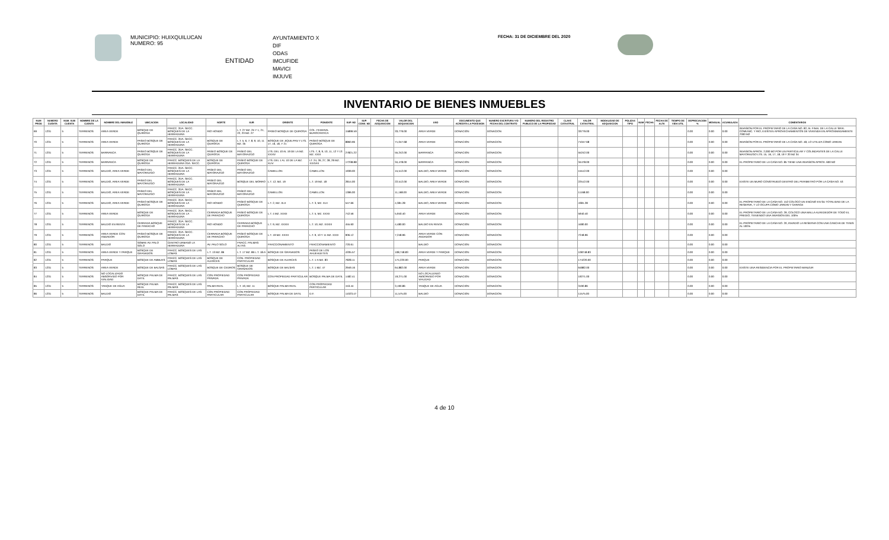MUNICIPIO: HUIXQUILUCAN
NUMERO: 95
ENTIDAD
AYUNTAMIENTO X
DIF
ODAS
IMCUFIDE
MAVICI
IMJUVE
FECHA: 31 DE DICIEMBRE DEL 2020
INVENTARIO DE BIENES INMUEBLES
| NUM PROG | NUMERO CUENTA | NUM. SUB CUENTA | NOMBRE DE LA CUENTA | NOMBRE DEL INMUEBLE | UBICACION | LOCALIDAD | NORTE | SUR | ORIENTE | PONIENTE | SUP. M2 | SUP. CONS. M2 | FECHA DE ADQUISICION | VALOR DEL ADQUISICION | USO | DOCUMENTO QUE ACREDITA LA POSESION | NUMERO ESCRITURA Y/O FECHA DEL CONTRATO | NUMERO DEL REGISTRO PUBLICO DE LA PROPIEDAD | CLAVE CATASTRAL | VALOR CATASTRAL | MODALIDAD DE ADQUISICION | POLIZAS TIPO | NUM | FECHA | FECHA DE ALTA | TIEMPO DE VIDA UTIL | DEPRECIACION % | MENSUAL | ACUMULADA | COMENTARIOS |
| --- | --- | --- | --- | --- | --- | --- | --- | --- | --- | --- | --- | --- | --- | --- | --- | --- | --- | --- | --- | --- | --- | --- | --- | --- | --- | --- | --- | --- | --- | --- |
| 69 | 1231 | 5 | TERRENOS | AREA VERDE | BOSQUE DE QUIROGA | FRACC. 2DA. SECC. BOSQUES DE LA HERRADURA | RIO HONDO | L.T. 27 MZ. 25 Y 1, 21, 22, 23 MZ. 27 | PASEO BOSQUE DE QUIROGA | COL. FEDERAL BUROCRATICA | 15899.59 | | | 33,779.00 | AREA VERDE | DONACION | DONACION | | | 33779.00 | | | | | | | 0.00 | 0.00 | 0.00 | INVASION POR EL PROPIETARIO DE LA CASA NO. 82, AL FINAL DE LA CALLE SRIA. COMUNIC. Y RIO, EXISTEN APROVECHAMIENTOS DE VIVIENDA EN APROXIMADAMENTE 7000 M2 |
| 70 | 1231 | 5 | TERRENOS | AREA VERDE | PASEO BOSQUE DE QUIROGA | FRACC. 2DA. SECC. BOSQUES DE LA HERRADURA | BOSQUE DE QUIROGA | L.T. 5, 6, 7, 8, 9, 10, 11 MZ. 35 | BOSQUE DE JIQUILPAN Y LTS. 17, 16, 18, Y 21 | PASEO BOSQUE DE QUIROGA | 8860.96 | | | 71,047.68 | AREA VERDE | DONACION | DONACION | | | 71047.68 | | | | | | | 0.00 | 0.00 | 0.00 | INVASION POR EL PROPIETARIO DE LA CASA NO. 48, LO UTILIZA COMO JARDIN |
| 71 | 1231 | 5 | TERRENOS | BARRANCA | PASEO BOSQUE DE QUIROGA | FRACC. 2DA. SECC. BOSQUES DE LA HERRADURA | PASEO BOSQUE DE QUIROGA | PASEO DEL MAYORAZGO | LTS. DEL 10 AL 19 DE LA MZ. XXXIV | LTS. 7, 8, 9, 10, 11, 12 Y 13 MZ. XXIX | 27821.22 | | | 55,242.00 | BARRANCA | DONACION | DONACION | | | 55242.00 | | | | | | | 0.00 | 0.00 | 0.00 | INVASION APROX. 2,000 M2 POR UN PARTICULAR Y COLINDANTES DE LA CALLE MAYORAZGO LTS. 15, 16, 17, 18, 19 Y 20 MZ 34 |
| 72 | 1231 | 5 | TERRENOS | BARRANCA | BOSQUE DE QUIROGA | FRACC. BOSQUES DE LA HERRADURA 2DA. SECC. | BOSQUE DE QUIROGA | PASEO BOSQUE DE QUIROGA | LTS. DEL 1 AL 10 DE LA MZ. XLIV | LT. 24, 26, 27, 28, 29 MZ. XXXVIII | 17238.88 | | | 34,478.00 | BARRANCA | DONACION | DONACION | | | 34478.00 | | | | | | | 0.00 | 0.00 | 0.00 | EL PROPIETARIO DE LA CASA NO. 85 TIENE UNA INVASION APROX. 600 M2 |
| 73 | 1231 | 5 | TERRENOS | BALDIO, AREA VERDE | PASEO DEL MAYORAZGO | FRACC. 2DA. SECC. BOSQUES DE LA HERRADURA | PASEO DEL MAYORAZGO | PASEO DEL MAYORAZGO | CAMELLON | CAMELLON | 1939.00 | | | 15,512.00 | BALDIO, AREA VERDE | DONACION | DONACION | | | 15512.00 | | | | | | | 0.00 | 0.00 | 0.00 | |
| 74 | 1231 | 5 | TERRENOS | BALDIO, AREA VERDE | PASEO DEL MAYORAZGO | FRACC. 2DA. SECC. BOSQUES DE LA HERRADURA | PASEO DEL MAYORAZGO | BOSQUE DEL MORRO | L.T. 12, MZ. 19 | L.T. 19 MZ. 18 | 2814.00 | | | 22,512.00 | BALDIO, AREA VERDE | DONACION | DONACION | | | 22512.00 | | | | | | | 0.00 | 0.00 | 0.00 | EXISTE UN MURO CONSTRUIDO DENTRO DEL PERIMETRO POR LA CASA NO. 53 |
| 75 | 1231 | 5 | TERRENOS | BALDIO, AREA VERDE | PASEO DEL MAYORAZGO | FRACC. 2DA. SECC. BOSQUES DE LA HERRADURA | PASEO DEL MAYORAZGO | PASEO DEL MAYORAZGO | CAMELLON | CAMELLON | 1396.00 | | | 11,168.00 | BALDIO, AREA VERDE | DONACION | DONACION | | | 11168.00 | | | | | | | 0.00 | 0.00 | 0.00 | |
| 76 | 1231 | 5 | TERRENOS | BALDIO, AREA VERDE | PASEO BOSQUE DE QUIROGA | FRACC. 2DA. SECC. BOSQUES DE LA HERRADURA | RIO HONDO | PASEO BOSQUE DE QUIROGA | L.T. 2, MZ. XLII | L.T. 3, MZ. XLII | 547.66 | | | 4,381.28 | BALDIO, AREA VERDE | DONACION | DONACION | | | 4381.28 | | | | | | | 0.00 | 0.00 | 0.00 | EL PROPIETARIO DE LA CASA NO. 152 COLOCO UN ENCINO EN SU TOTALIDAD DE LA RESERVA, Y LO OCUPA COMO JARDIN Y GARAGE |
| 77 | 1231 | 5 | TERRENOS | AREA VERDE | BOSQUE DE QUIROGA | FRACC. 2DA. SECC. BOSQUES DE LA HERRADURA | CERRADA BOSQUE DE PARACHO | PASEO BOSQUE DE QUIROGA | L.T. 4 MZ. XXXII | L.T. 5, MZ. XXXII | 742.56 | | | 5,940.40 | AREA VERDE | DONACION | DONACION | | | 5940.40 | | | | | | | 0.00 | 0.00 | 0.00 | EL PROPIETARIO DE LA CASA NO. 29, COLOCO UNA MALLA ALREDEDOR DE TODO EL PREDIO, TENIENDO UNA INVASION DEL 100% |
| 78 | 1231 | 5 | TERRENOS | BALDIO EN RENTA | CERRADA BOSQUE DE PARACHO | FRACC. 2DA. SECC. BOSQUES DE LA HERRADURA | RIO HONDO | CERRADA BOSQUE DE PARACHO | L.T. 9, MZ. XXXIII | L.T. 10, MZ. XXXIII | 455.60 | | | 4,480.00 | BALDIO EN RENTA | DONACION | DONACION | | | 4480.00 | | | | | | | 0.00 | 0.00 | 0.00 | EL PROPIETARIO DE LA CASA NO. 20, INVADIO LA RESERVA CON UNA CANCHA DE TENIS AL 100% |
| 79 | 1231 | 5 | TERRENOS | AREA VERDE CON ANDADOR | PASEO BOSQUE DE QUIROGA | FRACC. 2DA. SECC. BOSQUES DE LA HERRADURA | CERRADA BOSQUE DE PARACHO | PASEO BOSQUE DE QUIROGA | L.T. 19 MZ. XXXII | L.T. 9, 10 Y 11 MZ. XXXI | 906.12 | | | 7,248.96 | AREA VERDE CON ANDADOR | DONACION | DONACION | | | 7248.96 | | | | | | | 0.00 | 0.00 | 0.00 | |
| 80 | 1231 | 5 | TERRENOS | BALDIO | SOBRE AV. PALO SOLO | CENTRO URBANO LA HERRADURA | AV. PALO SOLO | FRACC. PALMAS ALTAS | FRACCIONAMIENTO | FRACCIONAMIENTO | 720.61 | | | | BALDIO | DONACION | DONACION | | | | | | | | | | 0.00 | 0.00 | 0.00 | |
| 81 | 1231 | 5 | TERRENOS | AREA VERDE Y PARQUE | BOSQUE DE GRANADOS | FRACC. BOSQUES DE LAS LOMAS | L.T. 13 MZ. 86 | L.T. 17 MZ. 86 L.T. 18-A | BOSQUE DE GRANADOS | PASEO DE LOS AHUEHUETES | 4335.57 | | | 108,748.83 | AREA VERDE Y PARQUE | DONACION | DONACION | | | 108748.83 | | | | | | | 0.00 | 0.00 | 0.00 | |
| 82 | 1231 | 5 | TERRENOS | PARQUE | BOSQUE DE AMBUES | FRACC. BOSQUES DE LAS LOMAS | BOSQUE DE ALERCES | CON. PROPIEDAD PARTICULAR | BOSQUE DE ALERCES | L.T. 1-A MZ. 83 | 7828.11 | | | 174,220.00 | PARQUE | DONACION | DONACION | | | 174220.00 | | | | | | | 0.00 | 0.00 | 0.00 | |
| 83 | 1231 | 5 | TERRENOS | AREA VERDE | BOSQUE DE BALSAS | FRACC. BOSQUES DE LAS LOMAS | BOSQUE DE CEDROS | BOSQUE DE GRANADOS | BOSQUE DE BALSAS | L.T. 1 MZ. 47 | 2949.16 | | | 64,882.00 | AREA VERDE | DONACION | DONACION | | | 64882.00 | | | | | | | 0.00 | 0.00 | 0.00 | EXISTE UNA RESIDENCIA POR EL PROPIETARIO MANZUR |
| 84 | 1231 | 5 | TERRENOS | NO LOCALIZADO ABSORVIDO POR VIALIDAD | BOSQUE PALMA DE DATIL | FRACC. BOSQUES DE LAS PALMAS | CON PROPIEDAD PRIVADA | CON PROPIEDAD PRIVADA | CON PROPIEDAD PARTICULAR | BOSQUE PALMA DE DATIL | 1482.41 | | | 19,271.00 | NO LOCALIZADO ABSORVIDO POR VIALIDAD | DONACION | DONACION | | | 19271.00 | | | | | | | 0.00 | 0.00 | 0.00 | |
| 85 | 1231 | 5 | TERRENOS | TANQUE DE AGUA | BOSQUE PALMA REAL | FRACC. BOSQUES DE LAS PALMAS | PALMA REAL | L.T. 19, MZ. 11 | BOSQUE PALMA REAL | CON PROPIEDAD PARTICULAR | 153.44 | | | 3,190.86 | TANQUE DE AGUA | DONACION | DONACION | | | 3190.86 | | | | | | | 0.00 | 0.00 | 0.00 | |
| 86 | 1231 | 5 | TERRENOS | BALDIO | BOSQUE PALMA DE DATIL | FRACC. BOSQUES DE LAS PALMAS | CON PROPIEDAD PARTICULAR | CON PROPIEDAD PARTICULAR | BOSQUE PALMA DE DATIL | D.F. | 11023.47 | | | 11,575.00 | BALDIO | DONACION | DONACION | | | 11575.00 | | | | | | | 0.00 | 0.00 | 0.00 | |
4 de 10